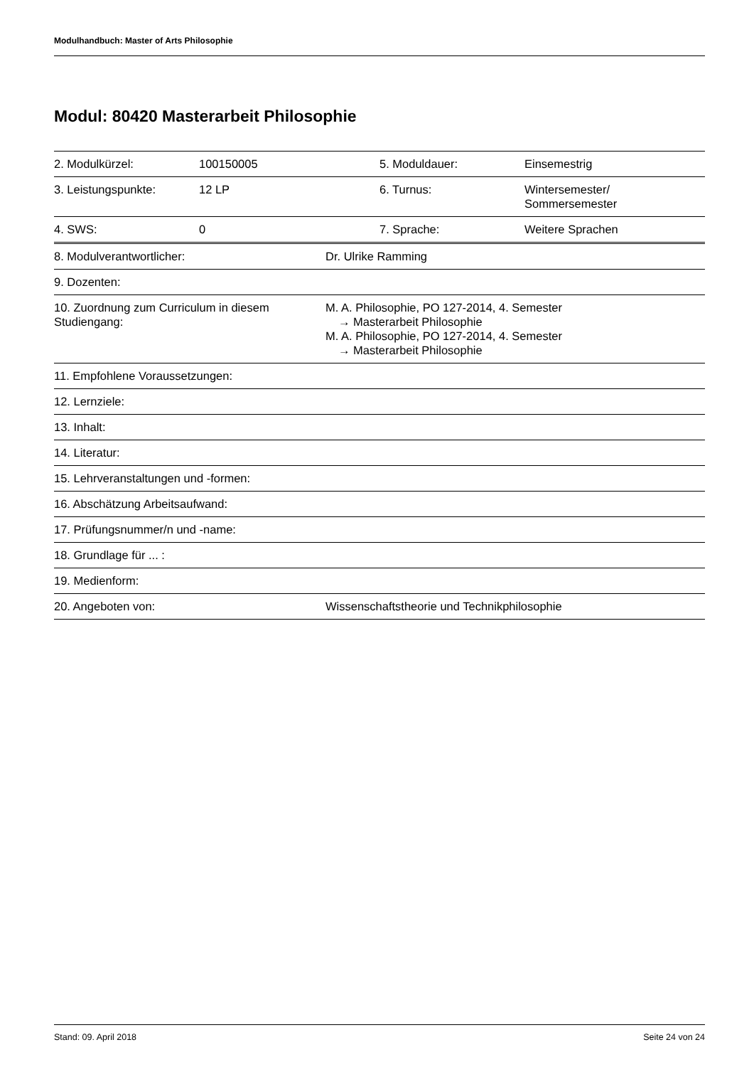Modulhandbuch: Master of Arts Philosophie
Modul: 80420 Masterarbeit Philosophie
| 2. Modulkürzel: | 100150005 | 5. Moduldauer: | Einsemestrig |
| 3. Leistungspunkte: | 12 LP | 6. Turnus: | Wintersemester/ Sommersemester |
| 4. SWS: | 0 | 7. Sprache: | Weitere Sprachen |
| 8. Modulverantwortlicher: | Dr. Ulrike Ramming |
| 9. Dozenten: | |
| 10. Zuordnung zum Curriculum in diesem Studiengang: | M. A. Philosophie, PO 127-2014, 4. Semester → Masterarbeit Philosophie M. A. Philosophie, PO 127-2014, 4. Semester → Masterarbeit Philosophie |
| 11. Empfohlene Voraussetzungen: | |
| 12. Lernziele: | |
| 13. Inhalt: | |
| 14. Literatur: | |
| 15. Lehrveranstaltungen und -formen: | |
| 16. Abschätzung Arbeitsaufwand: | |
| 17. Prüfungsnummer/n und -name: | |
| 18. Grundlage für ... : | |
| 19. Medienform: | |
| 20. Angeboten von: | Wissenschaftstheorie und Technikphilosophie |
Stand: 09. April 2018 Seite 24 von 24